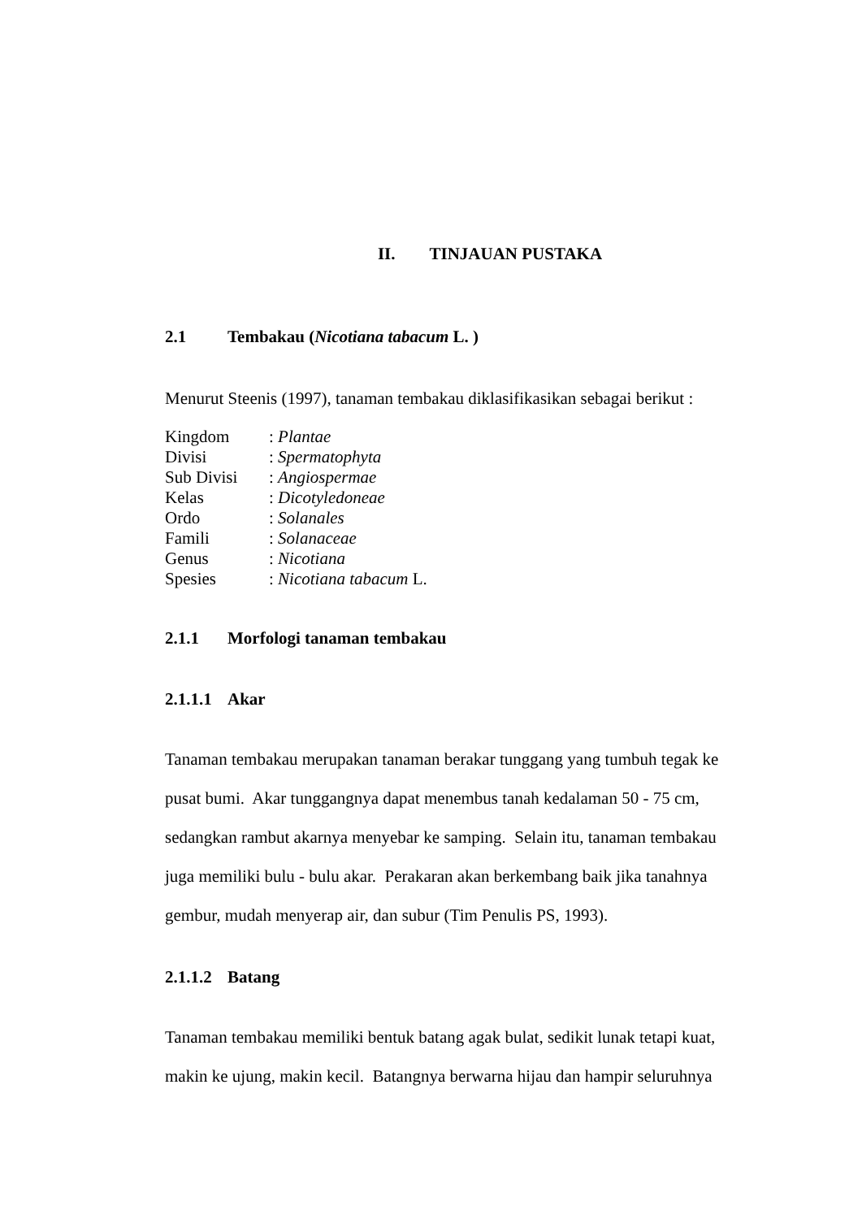II. TINJAUAN PUSTAKA
2.1 Tembakau (Nicotiana tabacum L. )
Menurut Steenis (1997), tanaman tembakau diklasifikasikan sebagai berikut :
Kingdom: Plantae
Divisi: Spermatophyta
Sub Divisi: Angiospermae
Kelas: Dicotyledoneae
Ordo: Solanales
Famili: Solanaceae
Genus: Nicotiana
Spesies: Nicotiana tabacum L.
2.1.1 Morfologi tanaman tembakau
2.1.1.1 Akar
Tanaman tembakau merupakan tanaman berakar tunggang yang tumbuh tegak ke pusat bumi. Akar tunggangnya dapat menembus tanah kedalaman 50 - 75 cm, sedangkan rambut akarnya menyebar ke samping. Selain itu, tanaman tembakau juga memiliki bulu - bulu akar. Perakaran akan berkembang baik jika tanahnya gembur, mudah menyerap air, dan subur (Tim Penulis PS, 1993).
2.1.1.2 Batang
Tanaman tembakau memiliki bentuk batang agak bulat, sedikit lunak tetapi kuat, makin ke ujung, makin kecil. Batangnya berwarna hijau dan hampir seluruhnya